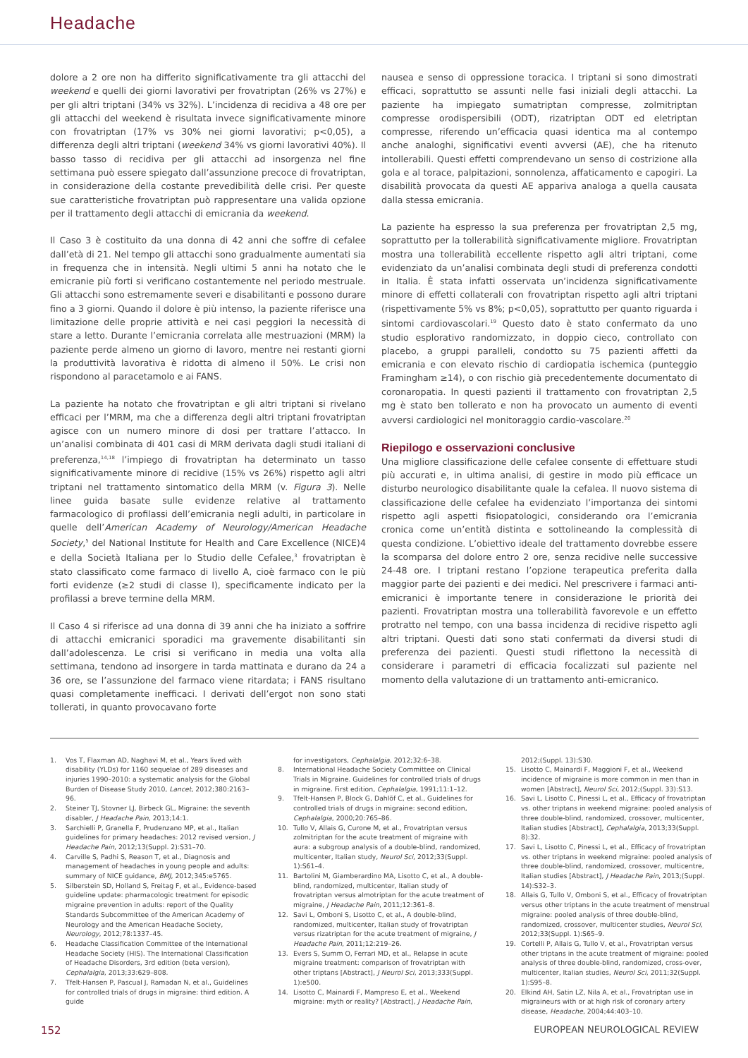Headache
dolore a 2 ore non ha differito significativamente tra gli attacchi del weekend e quelli dei giorni lavorativi per frovatriptan (26% vs 27%) e per gli altri triptani (34% vs 32%). L’incidenza di recidiva a 48 ore per gli attacchi del weekend è risultata invece significativamente minore con frovatriptan (17% vs 30% nei giorni lavorativi; p<0,05), a differenza degli altri triptani (weekend 34% vs giorni lavorativi 40%). Il basso tasso di recidiva per gli attacchi ad insorgenza nel fine settimana può essere spiegato dall’assunzione precoce di frovatriptan, in considerazione della costante prevedibilità delle crisi. Per queste sue caratteristiche frovatriptan può rappresentare una valida opzione per il trattamento degli attacchi di emicrania da weekend.
Il Caso 3 è costituito da una donna di 42 anni che soffre di cefalee dall’età di 21. Nel tempo gli attacchi sono gradualmente aumentati sia in frequenza che in intensità. Negli ultimi 5 anni ha notato che le emicranie più forti si verificano costantemente nel periodo mestruale. Gli attacchi sono estremamente severi e disabilitanti e possono durare fino a 3 giorni. Quando il dolore è più intenso, la paziente riferisce una limitazione delle proprie attività e nei casi peggiori la necessità di stare a letto. Durante l’emicrania correlata alle mestruazioni (MRM) la paziente perde almeno un giorno di lavoro, mentre nei restanti giorni la produttività lavorativa è ridotta di almeno il 50%. Le crisi non rispondono al paracetamolo e ai FANS.
La paziente ha notato che frovatriptan e gli altri triptani si rivelano efficaci per l’MRM, ma che a differenza degli altri triptani frovatriptan agisce con un numero minore di dosi per trattare l’attacco. In un’analisi combinata di 401 casi di MRM derivata dagli studi italiani di preferenza,<sup>14,18</sup> l’impiego di frovatriptan ha determinato un tasso significativamente minore di recidive (15% vs 26%) rispetto agli altri triptani nel trattamento sintomatico della MRM (v. Figura 3). Nelle linee guida basate sulle evidenze relative al trattamento farmacologico di profilassi dell’emicrania negli adulti, in particolare in quelle dell’American Academy of Neurology/American Headache Society,<sup>5</sup> del National Institute for Health and Care Excellence (NICE)4 e della Società Italiana per lo Studio delle Cefalee,<sup>3</sup> frovatriptan è stato classificato come farmaco di livello A, cioè farmaco con le più forti evidenze (≥2 studi di classe I), specificamente indicato per la profilassi a breve termine della MRM.
Il Caso 4 si riferisce ad una donna di 39 anni che ha iniziato a soffrire di attacchi emicranici sporadici ma gravemente disabilitanti sin dall’adolescenza. Le crisi si verificano in media una volta alla settimana, tendono ad insorgere in tarda mattinata e durano da 24 a 36 ore, se l’assunzione del farmaco viene ritardata; i FANS risultano quasi completamente inefficaci. I derivati dell’ergot non sono stati tollerati, in quanto provocavano forte
nausea e senso di oppressione toracica. I triptani si sono dimostrati efficaci, soprattutto se assunti nelle fasi iniziali degli attacchi. La paziente ha impiegato sumatriptan compresse, zolmitriptan compresse orodispersibili (ODT), rizatriptan ODT ed eletriptan compresse, riferendo un’efficacia quasi identica ma al contempo anche analoghi, significativi eventi avversi (AE), che ha ritenuto intollerabili. Questi effetti comprendevano un senso di costrizione alla gola e al torace, palpitazioni, sonnolenza, affaticamento e capogiri. La disabilità provocata da questi AE appariva analoga a quella causata dalla stessa emicrania.
La paziente ha espresso la sua preferenza per frovatriptan 2,5 mg, soprattutto per la tollerabilità significativamente migliore. Frovatriptan mostra una tollerabilità eccellente rispetto agli altri triptani, come evidenziato da un’analisi combinata degli studi di preferenza condotti in Italia. È stata infatti osservata un’incidenza significativamente minore di effetti collaterali con frovatriptan rispetto agli altri triptani (rispettivamente 5% vs 8%; p<0,05), soprattutto per quanto riguarda i sintomi cardiovascolari.<sup>19</sup> Questo dato è stato confermato da uno studio esplorativo randomizzato, in doppio cieco, controllato con placebo, a gruppi paralleli, condotto su 75 pazienti affetti da emicrania e con elevato rischio di cardiopatia ischemica (punteggio Framingham ≥14), o con rischio già precedentemente documentato di coronaropatia. In questi pazienti il trattamento con frovatriptan 2,5 mg è stato ben tollerato e non ha provocato un aumento di eventi avversi cardiologici nel monitoraggio cardio-vascolare.<sup>20</sup>
Riepilogo e osservazioni conclusive
Una migliore classificazione delle cefalee consente di effettuare studi più accurati e, in ultima analisi, di gestire in modo più efficace un disturbo neurologico disabilitante quale la cefalea. Il nuovo sistema di classificazione delle cefalee ha evidenziato l’importanza dei sintomi rispetto agli aspetti fisiopatologici, considerando ora l’emicrania cronica come un’entità distinta e sottolineando la complessità di questa condizione. L’obiettivo ideale del trattamento dovrebbe essere la scomparsa del dolore entro 2 ore, senza recidive nelle successive 24-48 ore. I triptani restano l’opzione terapeutica preferita dalla maggior parte dei pazienti e dei medici. Nel prescrivere i farmaci anti-emicranici è importante tenere in considerazione le priorità dei pazienti. Frovatriptan mostra una tollerabilità favorevole e un effetto protratto nel tempo, con una bassa incidenza di recidive rispetto agli altri triptani. Questi dati sono stati confermati da diversi studi di preferenza dei pazienti. Questi studi riflettono la necessità di considerare i parametri di efficacia focalizzati sul paziente nel momento della valutazione di un trattamento anti-emicranico.
1. Vos T, Flaxman AD, Naghavi M, et al., Years lived with disability (YLDs) for 1160 sequelae of 289 diseases and injuries 1990–2010: a systematic analysis for the Global Burden of Disease Study 2010, Lancet, 2012;380:2163–96.
2. Steiner TJ, Stovner LJ, Birbeck GL, Migraine: the seventh disabler, J Headache Pain, 2013;14:1.
3. Sarchielli P, Granella F, Prudenzano MP, et al., Italian guidelines for primary headaches: 2012 revised version, J Headache Pain, 2012;13(Suppl. 2):S31–70.
4. Carville S, Padhi S, Reason T, et al., Diagnosis and management of headaches in young people and adults: summary of NICE guidance, BMJ, 2012;345:e5765.
5. Silberstein SD, Holland S, Freitag F, et al., Evidence-based guideline update: pharmacologic treatment for episodic migraine prevention in adults: report of the Quality Standards Subcommittee of the American Academy of Neurology and the American Headache Society, Neurology, 2012;78:1337–45.
6. Headache Classification Committee of the International Headache Society (HIS). The International Classification of Headache Disorders, 3rd edition (beta version), Cephalalgia, 2013;33:629–808.
7. Tfelt-Hansen P, Pascual J, Ramadan N, et al., Guidelines for controlled trials of drugs in migraine: third edition. A guide
for investigators, Cephalalgia, 2012;32:6–38.
8. International Headache Society Committee on Clinical Trials in Migraine. Guidelines for controlled trials of drugs in migraine. First edition, Cephalalgia, 1991;11:1–12.
9. Tfelt-Hansen P, Block G, Dahlöf C, et al., Guidelines for controlled trials of drugs in migraine: second edition, Cephalalgia, 2000;20:765–86.
10. Tullo V, Allais G, Curone M, et al., Frovatriptan versus zolmitriptan for the acute treatment of migraine with aura: a subgroup analysis of a double-blind, randomized, multicenter, Italian study, Neurol Sci, 2012;33(Suppl. 1):S61–4.
11. Bartolini M, Giamberardino MA, Lisotto C, et al., A double-blind, randomized, multicenter, Italian study of frovatriptan versus almotriptan for the acute treatment of migraine, J Headache Pain, 2011;12:361–8.
12. Savi L, Omboni S, Lisotto C, et al., A double-blind, randomized, multicenter, Italian study of frovatriptan versus rizatriptan for the acute treatment of migraine, J Headache Pain, 2011;12:219–26.
13. Evers S, Summ O, Ferrari MD, et al., Relapse in acute migraine treatment: comparison of frovatriptan with other triptans [Abstract], J Neurol Sci, 2013;333(Suppl. 1):e500.
14. Lisotto C, Mainardi F, Mampreso E, et al., Weekend migraine: myth or reality? [Abstract], J Headache Pain,
2012;(Suppl. 13):S30.
15. Lisotto C, Mainardi F, Maggioni F, et al., Weekend incidence of migraine is more common in men than in women [Abstract], Neurol Sci, 2012;(Suppl. 33):S13.
16. Savi L, Lisotto C, Pinessi L, et al., Efficacy of frovatriptan vs. other triptans in weekend migraine: pooled analysis of three double-blind, randomized, crossover, multicenter, Italian studies [Abstract], Cephalalgia, 2013;33(Suppl. 8):32.
17. Savi L, Lisotto C, Pinessi L, et al., Efficacy of frovatriptan vs. other triptans in weekend migraine: pooled analysis of three double-blind, randomized, crossover, multicentre, Italian studies [Abstract], J Headache Pain, 2013;(Suppl. 14):S32–3.
18. Allais G, Tullo V, Omboni S, et al., Efficacy of frovatriptan versus other triptans in the acute treatment of menstrual migraine: pooled analysis of three double-blind, randomized, crossover, multicenter studies, Neurol Sci, 2012;33(Suppl. 1):S65–9.
19. Cortelli P, Allais G, Tullo V, et al., Frovatriptan versus other triptans in the acute treatment of migraine: pooled analysis of three double-blind, randomized, cross-over, multicenter, Italian studies, Neurol Sci, 2011;32(Suppl. 1):S95–8.
20. Elkind AH, Satin LZ, Nila A, et al., Frovatriptan use in migraineurs with or at high risk of coronary artery disease, Headache, 2004;44:403–10.
152 EUROPEAN NEUROLOGICAL REVIEW